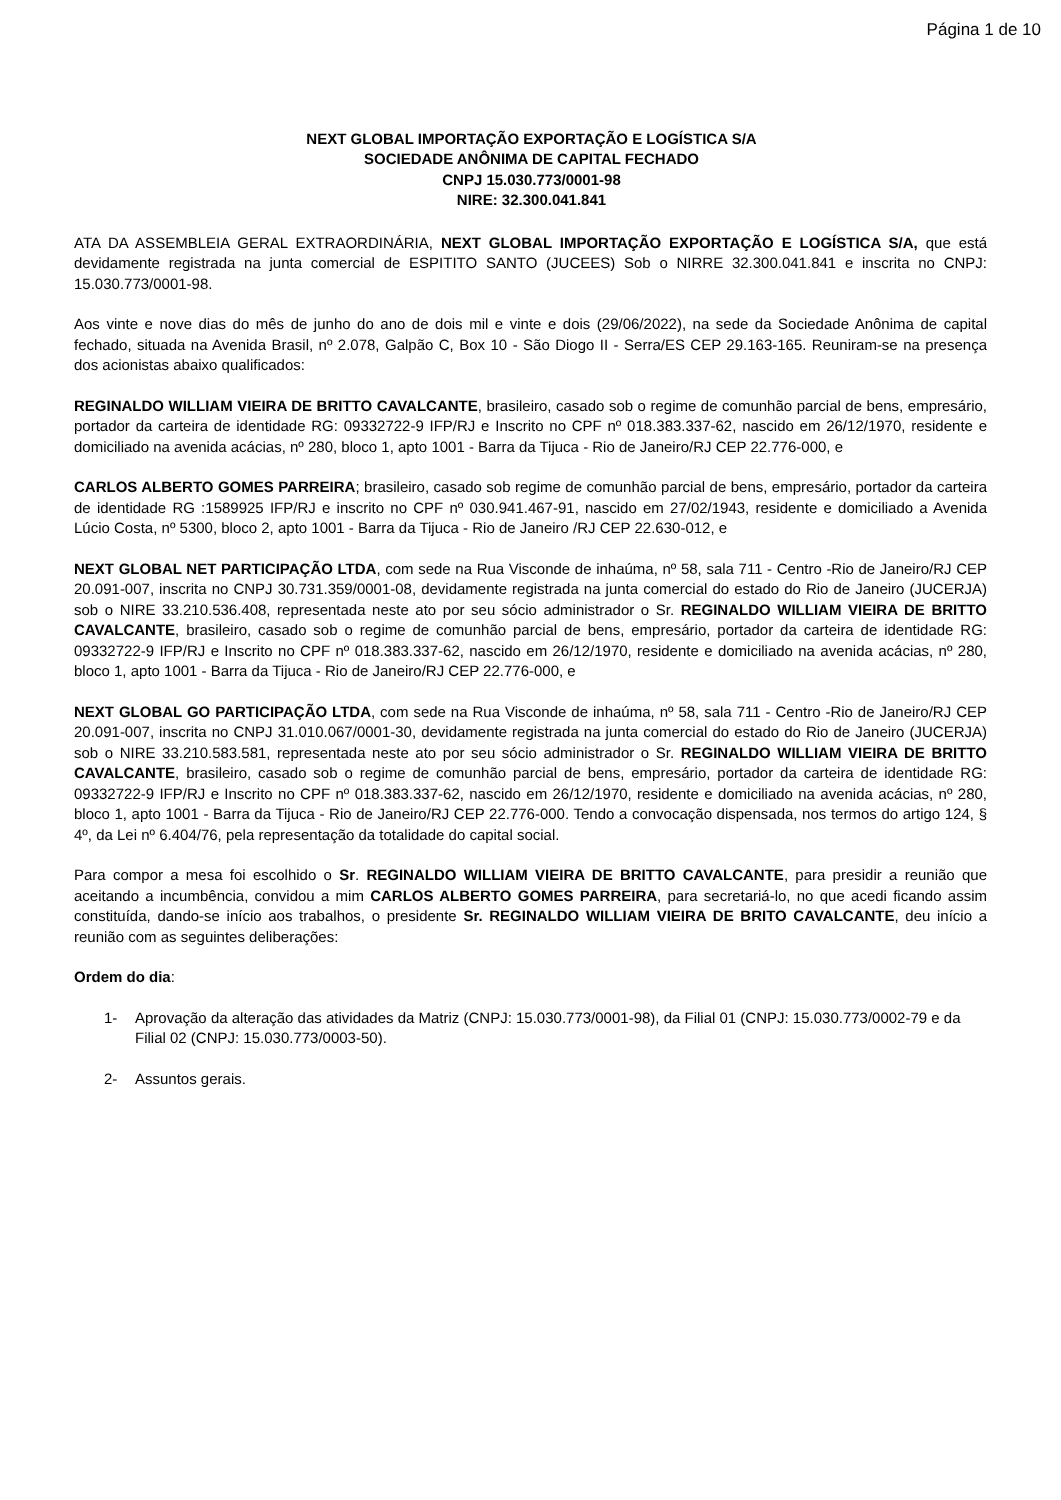Página 1 de 10
NEXT GLOBAL IMPORTAÇÃO EXPORTAÇÃO E LOGÍSTICA S/A
SOCIEDADE ANÔNIMA DE CAPITAL FECHADO
CNPJ 15.030.773/0001-98
NIRE: 32.300.041.841
ATA DA ASSEMBLEIA GERAL EXTRAORDINÁRIA, NEXT GLOBAL IMPORTAÇÃO EXPORTAÇÃO E LOGÍSTICA S/A, que está devidamente registrada na junta comercial de ESPITITO SANTO (JUCEES) Sob o NIRRE 32.300.041.841 e inscrita no CNPJ: 15.030.773/0001-98.
Aos vinte e nove dias do mês de junho do ano de dois mil e vinte e dois (29/06/2022), na sede da Sociedade Anônima de capital fechado, situada na Avenida Brasil, nº 2.078, Galpão C, Box 10 - São Diogo II - Serra/ES CEP 29.163-165. Reuniram-se na presença dos acionistas abaixo qualificados:
REGINALDO WILLIAM VIEIRA DE BRITTO CAVALCANTE, brasileiro, casado sob o regime de comunhão parcial de bens, empresário, portador da carteira de identidade RG: 09332722-9 IFP/RJ e Inscrito no CPF nº 018.383.337-62, nascido em 26/12/1970, residente e domiciliado na avenida acácias, nº 280, bloco 1, apto 1001 - Barra da Tijuca - Rio de Janeiro/RJ CEP 22.776-000, e
CARLOS ALBERTO GOMES PARREIRA; brasileiro, casado sob regime de comunhão parcial de bens, empresário, portador da carteira de identidade RG :1589925 IFP/RJ e inscrito no CPF nº 030.941.467-91, nascido em 27/02/1943, residente e domiciliado a Avenida Lúcio Costa, nº 5300, bloco 2, apto 1001 - Barra da Tijuca - Rio de Janeiro /RJ CEP 22.630-012, e
NEXT GLOBAL NET PARTICIPAÇÃO LTDA, com sede na Rua Visconde de inhaúma, nº 58, sala 711 - Centro -Rio de Janeiro/RJ CEP 20.091-007, inscrita no CNPJ 30.731.359/0001-08, devidamente registrada na junta comercial do estado do Rio de Janeiro (JUCERJA) sob o NIRE 33.210.536.408, representada neste ato por seu sócio administrador o Sr. REGINALDO WILLIAM VIEIRA DE BRITTO CAVALCANTE, brasileiro, casado sob o regime de comunhão parcial de bens, empresário, portador da carteira de identidade RG: 09332722-9 IFP/RJ e Inscrito no CPF nº 018.383.337-62, nascido em 26/12/1970, residente e domiciliado na avenida acácias, nº 280, bloco 1, apto 1001 - Barra da Tijuca - Rio de Janeiro/RJ CEP 22.776-000, e
NEXT GLOBAL GO PARTICIPAÇÃO LTDA, com sede na Rua Visconde de inhaúma, nº 58, sala 711 - Centro -Rio de Janeiro/RJ CEP 20.091-007, inscrita no CNPJ 31.010.067/0001-30, devidamente registrada na junta comercial do estado do Rio de Janeiro (JUCERJA) sob o NIRE 33.210.583.581, representada neste ato por seu sócio administrador o Sr. REGINALDO WILLIAM VIEIRA DE BRITTO CAVALCANTE, brasileiro, casado sob o regime de comunhão parcial de bens, empresário, portador da carteira de identidade RG: 09332722-9 IFP/RJ e Inscrito no CPF nº 018.383.337-62, nascido em 26/12/1970, residente e domiciliado na avenida acácias, nº 280, bloco 1, apto 1001 - Barra da Tijuca - Rio de Janeiro/RJ CEP 22.776-000. Tendo a convocação dispensada, nos termos do artigo 124, § 4º, da Lei nº 6.404/76, pela representação da totalidade do capital social.
Para compor a mesa foi escolhido o Sr. REGINALDO WILLIAM VIEIRA DE BRITTO CAVALCANTE, para presidir a reunião que aceitando a incumbência, convidou a mim CARLOS ALBERTO GOMES PARREIRA, para secretariá-lo, no que acedi ficando assim constituída, dando-se início aos trabalhos, o presidente Sr. REGINALDO WILLIAM VIEIRA DE BRITO CAVALCANTE, deu início a reunião com as seguintes deliberações:
Ordem do dia:
1- Aprovação da alteração das atividades da Matriz (CNPJ: 15.030.773/0001-98), da Filial 01 (CNPJ: 15.030.773/0002-79 e da Filial 02 (CNPJ: 15.030.773/0003-50).
2- Assuntos gerais.